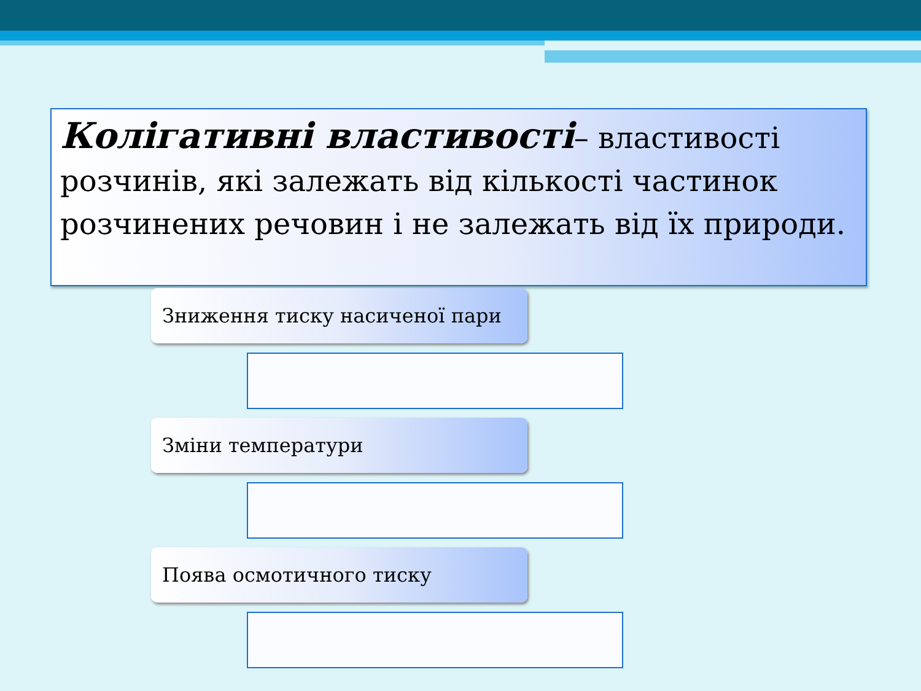Колігативні властивості– властивості розчинів, які залежать від кількості частинок розчинених речовин і не залежать від їх природи.
Зниження тиску насиченої пари
Зміни температури
Поява осмотичного тиску